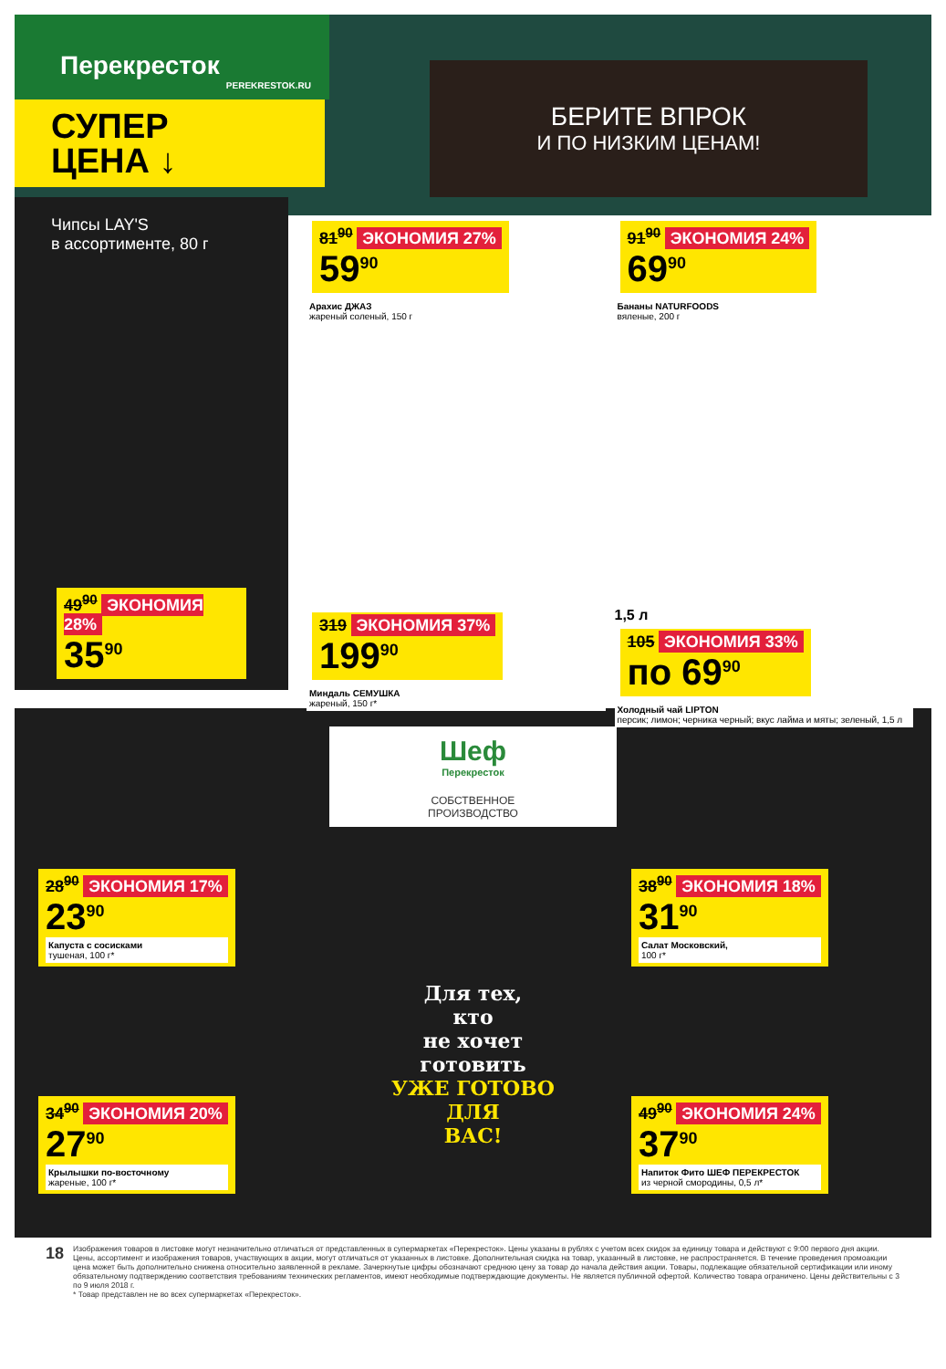Перекресток
PEREKRESTOK.RU
СУПЕР
ЦЕНА ↓
БЕРИТЕ ВПРОК
И ПО НИЗКИМ ЦЕНАМ!
Чипсы LAY'S
в ассортименте, 80 г
49<sup>90</sup> ЭКОНОМИЯ 28%
35<sup>90</sup>
81<sup>90</sup> ЭКОНОМИЯ 27%
59<sup>90</sup>
Арахис ДЖАЗ
жареный соленый, 150 г
91<sup>90</sup> ЭКОНОМИЯ 24%
69<sup>90</sup>
Бананы NATURFOODS
вяленые, 200 г
319 ЭКОНОМИЯ 37%
199<sup>90</sup>
Миндаль СЕМУШКА
жареный, 150 г*
1,5 л
105 ЭКОНОМИЯ 33%
по 69<sup>90</sup>
Холодный чай LIPTON
персик; лимон; черника черный; вкус лайма и мяты; зеленый, 1,5 л
28<sup>90</sup> ЭКОНОМИЯ 17%
23<sup>90</sup>
Капуста с сосисками
тушеная, 100 г*
Шеф
Перекресток
СОБСТВЕННОЕ
ПРОИЗВОДСТВО
38<sup>90</sup> ЭКОНОМИЯ 18%
31<sup>90</sup>
Салат Московский,
100 г*
34<sup>90</sup> ЭКОНОМИЯ 20%
27<sup>90</sup>
Крылышки по-восточному
жареные, 100 г*
Для тех,
кто
не хочет
готовить
УЖЕ ГОТОВО
ДЛЯ
ВАС!
49<sup>90</sup> ЭКОНОМИЯ 24%
37<sup>90</sup>
Напиток Фито ШЕФ ПЕРЕКРЕСТОК
из черной смородины, 0,5 л*
18
Изображения товаров в листовке могут незначительно отличаться от представленных в супермаркетах «Перекресток». Цены указаны в рублях с учетом всех скидок за единицу товара и действуют с 9:00 первого дня акции. Цены, ассортимент и изображения товаров, участвующих в акции, могут отличаться от указанных в листовке. Дополнительная скидка на товар, указанный в листовке, не распространяется. В течение проведения промоакции цена может быть дополнительно снижена относительно заявленной в рекламе. Зачеркнутые цифры обозначают среднюю цену за товар до начала действия акции. Товары, подлежащие обязательной сертификации или иному обязательному подтверждению соответствия требованиям технических регламентов, имеют необходимые подтверждающие документы. Не является публичной офертой. Количество товара ограничено. Цены действительны с 3 по 9 июля 2018 г.
* Товар представлен не во всех супермаркетах «Перекресток».